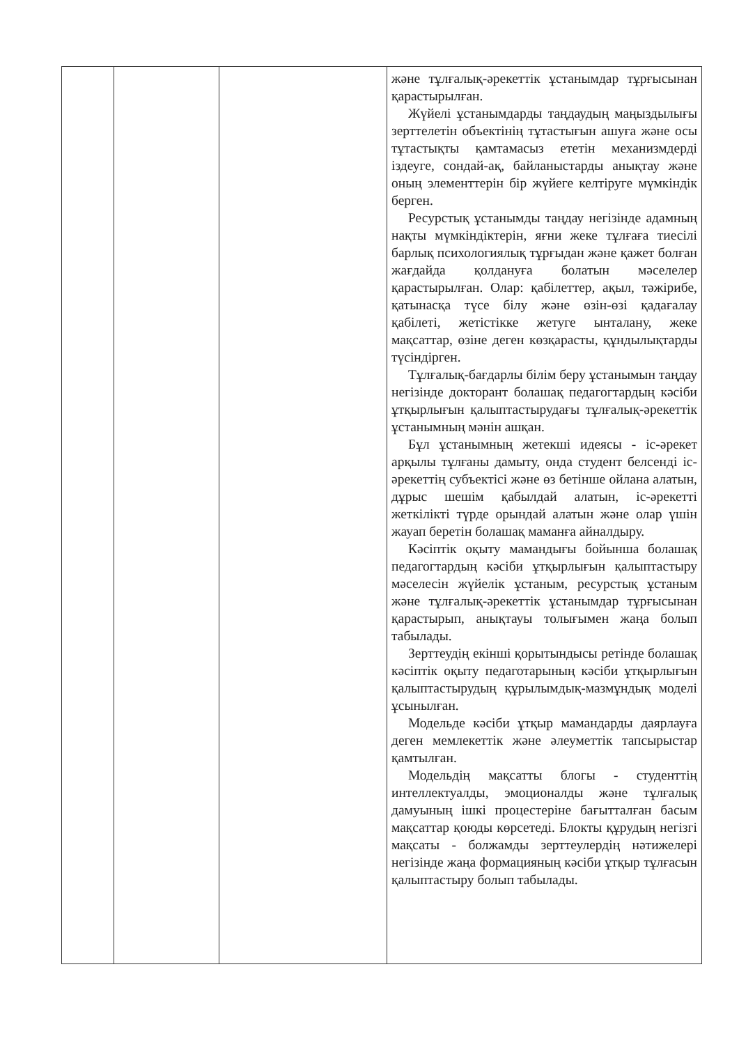| | | | және тұлғалық-әрекеттік ұстанымдар тұрғысынан қарастырылған. Жүйелі ұстанымдарды таңдаудың маңыздылығы зерттелетін объектінің тұтастығын ашуға және осы тұтастықты қамтамасыз ететін механизмдерді іздеуге, сондай-ақ, байланыстарды анықтау және оның элементтерін бір жүйеге келтіруге мүмкіндік берген. Ресурстық ұстанымды таңдау негізінде адамның нақты мүмкіндіктерін, яғни жеке тұлғаға тиесілі барлық психологиялық тұрғыдан және қажет болған жағдайда қолдануға болатын мәселелер қарастырылған. Олар: қабілеттер, ақыл, тәжірибе, қатынасқа түсе білу және өзін-өзі қадағалау қабілеті, жетістікке жетуге ынталану, жеке мақсаттар, өзіне деген көзқарасты, құндылықтарды түсіндірген. Тұлғалық-бағдарлы білім беру ұстанымын таңдау негізінде докторант болашақ педагогтардың кәсіби ұтқырлығын қалыптастырудағы тұлғалық-әрекеттік ұстанымның мәнін ашқан. Бұл ұстанымның жетекші идеясы - іс-әрекет арқылы тұлғаны дамыту, онда студент белсенді іс-әрекеттің субъектісі және өз бетінше ойлана алатын, дұрыс шешім қабылдай алатын, іс-әрекетті жеткілікті түрде орындай алатын және олар үшін жауап беретін болашақ маманға айналдыру. Кәсіптік оқыту мамандығы бойынша болашақ педагогтардың кәсіби ұтқырлығын қалыптастыру мәселесін жүйелік ұстаным, ресурстық ұстаным және тұлғалық-әрекеттік ұстанымдар тұрғысынан қарастырып, анықтауы толығымен жаңа болып табылады. Зерттеудің екінші қорытындысы ретінде болашақ кәсіптік оқыту педаготарының кәсіби ұтқырлығын қалыптастырудың құрылымдық-мазмұндық моделі ұсынылған. Модельде кәсіби ұтқыр мамандарды даярлауға деген мемлекеттік және әлеуметтік тапсырыстар қамтылған. Модельдің мақсатты блогы - студенттің интеллектуалды, эмоционалды және тұлғалық дамуының ішкі процестеріне бағытталған басым мақсаттар қоюды көрсетеді. Блокты құрудың негізгі мақсаты - болжамды зерттеулердің нәтижелері негізінде жаңа формацияның кәсіби ұтқыр тұлғасын қалыптастыру болып табылады. |